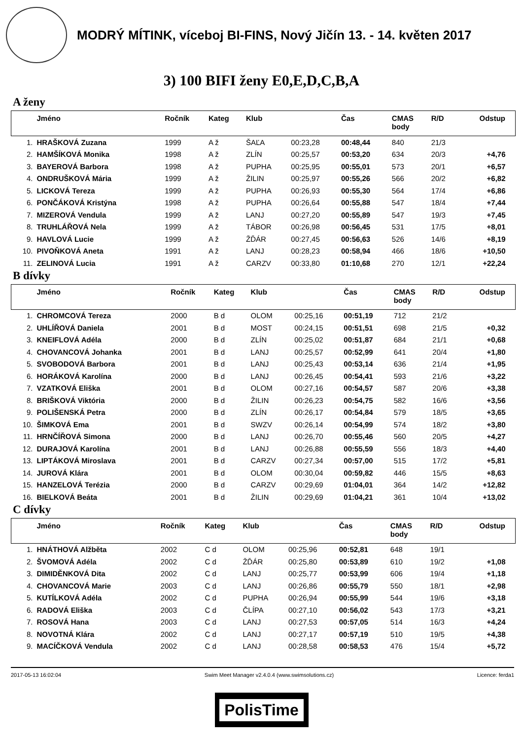MODRÝ MÍTINK, víceboj BI-FINS, Nový Jičín 13. - 14. květen 2017
3) 100 BIFI ženy E0,E,D,C,B,A
A ženy
| | Jméno | Ročník | Kateg | Klub | | Čas | CMAS body | R/D | Odstup |
| --- | --- | --- | --- | --- | --- | --- | --- | --- | --- |
| 1. | HRAŠKOVÁ Zuzana | 1999 | A ž | ŠAĽA | 00:23,28 | 00:48,44 | 840 | 21/3 | |
| 2. | HAMŠÍKOVÁ Monika | 1998 | A ž | ZLÍN | 00:25,57 | 00:53,20 | 634 | 20/3 | +4,76 |
| 3. | BAYEROVÁ Barbora | 1998 | A ž | PUPHA | 00:25,95 | 00:55,01 | 573 | 20/1 | +6,57 |
| 4. | ONDRUŠKOVÁ Mária | 1999 | A ž | ŽILIN | 00:25,97 | 00:55,26 | 566 | 20/2 | +6,82 |
| 5. | LICKOVÁ Tereza | 1999 | A ž | PUPHA | 00:26,93 | 00:55,30 | 564 | 17/4 | +6,86 |
| 6. | PONČÁKOVÁ Kristýna | 1998 | A ž | PUPHA | 00:26,64 | 00:55,88 | 547 | 18/4 | +7,44 |
| 7. | MIZEROVÁ Vendula | 1999 | A ž | LANJ | 00:27,20 | 00:55,89 | 547 | 19/3 | +7,45 |
| 8. | TRUHLÁŘOVÁ Nela | 1999 | A ž | TÁBOR | 00:26,98 | 00:56,45 | 531 | 17/5 | +8,01 |
| 9. | HAVLOVÁ Lucie | 1999 | A ž | ŽĎÁR | 00:27,45 | 00:56,63 | 526 | 14/6 | +8,19 |
| 10. | PIVOŇKOVÁ Aneta | 1991 | A ž | LANJ | 00:28,23 | 00:58,94 | 466 | 18/6 | +10,50 |
| 11. | ZELINOVÁ Lucia | 1991 | A ž | CARZV | 00:33,80 | 01:10,68 | 270 | 12/1 | +22,24 |
B dívky
| | Jméno | Ročník | Kateg | Klub | | Čas | CMAS body | R/D | Odstup |
| --- | --- | --- | --- | --- | --- | --- | --- | --- | --- |
| 1. | CHROMCOVÁ Tereza | 2000 | B d | OLOM | 00:25,16 | 00:51,19 | 712 | 21/2 | |
| 2. | UHLÍŘOVÁ Daniela | 2001 | B d | MOST | 00:24,15 | 00:51,51 | 698 | 21/5 | +0,32 |
| 3. | KNEIFLOVÁ Adéla | 2000 | B d | ZLÍN | 00:25,02 | 00:51,87 | 684 | 21/1 | +0,68 |
| 4. | CHOVANCOVÁ Johanka | 2001 | B d | LANJ | 00:25,57 | 00:52,99 | 641 | 20/4 | +1,80 |
| 5. | SVOBODOVÁ Barbora | 2001 | B d | LANJ | 00:25,43 | 00:53,14 | 636 | 21/4 | +1,95 |
| 6. | HORÁKOVÁ Karolína | 2000 | B d | LANJ | 00:26,45 | 00:54,41 | 593 | 21/6 | +3,22 |
| 7. | VZATKOVÁ Eliška | 2001 | B d | OLOM | 00:27,16 | 00:54,57 | 587 | 20/6 | +3,38 |
| 8. | BRIŠKOVÁ Viktória | 2000 | B d | ŽILIN | 00:26,23 | 00:54,75 | 582 | 16/6 | +3,56 |
| 9. | POLIŠENSKÁ Petra | 2000 | B d | ZLÍN | 00:26,17 | 00:54,84 | 579 | 18/5 | +3,65 |
| 10. | ŠIMKOVÁ Ema | 2001 | B d | SWZV | 00:26,14 | 00:54,99 | 574 | 18/2 | +3,80 |
| 11. | HRNČÍŘOVÁ Simona | 2000 | B d | LANJ | 00:26,70 | 00:55,46 | 560 | 20/5 | +4,27 |
| 12. | DURAJOVÁ Karolína | 2001 | B d | LANJ | 00:26,88 | 00:55,59 | 556 | 18/3 | +4,40 |
| 13. | LIPTÁKOVÁ Miroslava | 2001 | B d | CARZV | 00:27,34 | 00:57,00 | 515 | 17/2 | +5,81 |
| 14. | JUROVÁ Klára | 2001 | B d | OLOM | 00:30,04 | 00:59,82 | 446 | 15/5 | +8,63 |
| 15. | HANZELOVÁ Terézia | 2000 | B d | CARZV | 00:29,69 | 01:04,01 | 364 | 14/2 | +12,82 |
| 16. | BIELKOVÁ Beáta | 2001 | B d | ŽILIN | 00:29,69 | 01:04,21 | 361 | 10/4 | +13,02 |
C dívky
| | Jméno | Ročník | Kateg | Klub | | Čas | CMAS body | R/D | Odstup |
| --- | --- | --- | --- | --- | --- | --- | --- | --- | --- |
| 1. | HNÁTHOVÁ Alžběta | 2002 | C d | OLOM | 00:25,96 | 00:52,81 | 648 | 19/1 | |
| 2. | ŠVOMOVÁ Adéla | 2002 | C d | ŽĎÁR | 00:25,80 | 00:53,89 | 610 | 19/2 | +1,08 |
| 3. | DIMIDĚNKOVÁ Dita | 2002 | C d | LANJ | 00:25,77 | 00:53,99 | 606 | 19/4 | +1,18 |
| 4. | CHOVANCOVÁ Marie | 2003 | C d | LANJ | 00:26,86 | 00:55,79 | 550 | 18/1 | +2,98 |
| 5. | KUTÍLKOVÁ Adéla | 2002 | C d | PUPHA | 00:26,94 | 00:55,99 | 544 | 19/6 | +3,18 |
| 6. | RADOVÁ Eliška | 2003 | C d | ČLÍPA | 00:27,10 | 00:56,02 | 543 | 17/3 | +3,21 |
| 7. | ROSOVÁ Hana | 2003 | C d | LANJ | 00:27,53 | 00:57,05 | 514 | 16/3 | +4,24 |
| 8. | NOVOTNÁ Klára | 2002 | C d | LANJ | 00:27,17 | 00:57,19 | 510 | 19/5 | +4,38 |
| 9. | MACÍČKOVÁ Vendula | 2002 | C d | LANJ | 00:28,58 | 00:58,53 | 476 | 15/4 | +5,72 |
2017-05-13 16:02:04 Swim Meet Manager v2.4.0.4 (www.swimsolutions.cz) Licence: ferda1
PolisTime